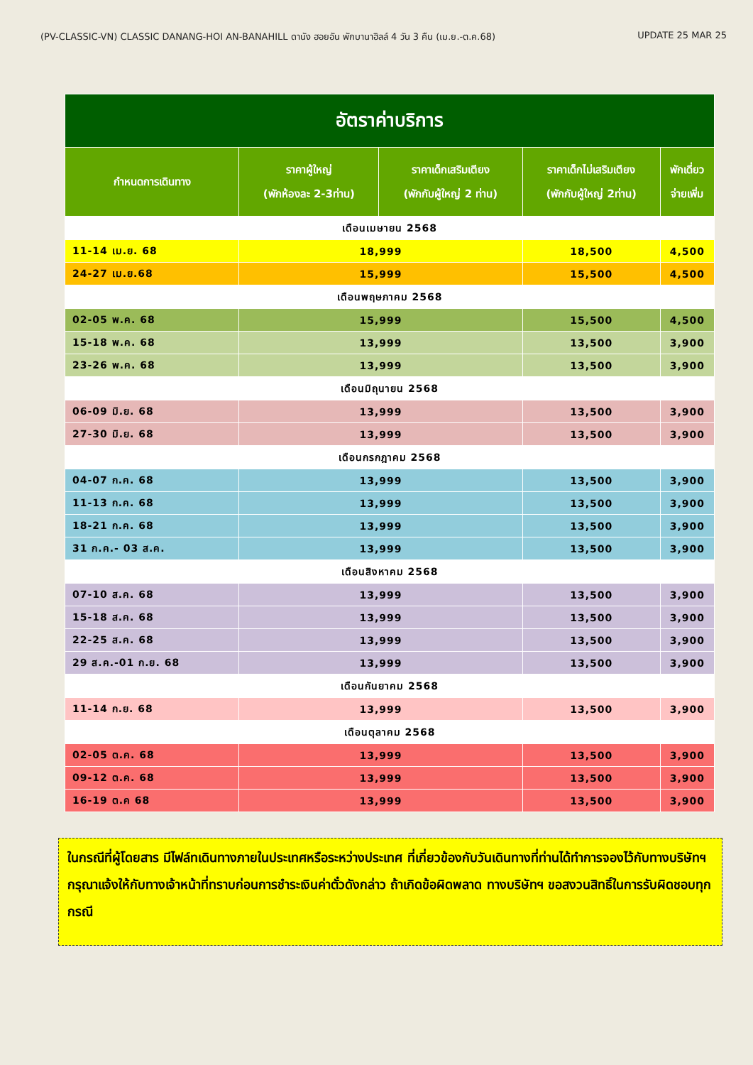(PV-CLASSIC-VN) CLASSIC DANANG-HOI AN-BANAHILL ดานัง ฮอยอัน พักบานาฮิลล์ 4 วัน 3 คืน (เม.ย.-ต.ค.68) UPDATE 25 MAR 25
| อัตราค่าบริการ | | | | |
| --- | --- | --- | --- | --- |
| กำหนดการเดินทาง | ราคาผู้ใหญ่ (พักห้องละ 2-3ท่าน) | ราคาเด็กเสริมเตียง (พักกับผู้ใหญ่ 2 ท่าน) | ราคาเด็กไม่เสริมเตียง (พักกับผู้ใหญ่ 2ท่าน) | พักเดี่ยว จ่ายเพิ่ม |
| เดือนเมษายน 2568 | | | | |
| 11-14 เม.ย. 68 | 18,999 | | 18,500 | 4,500 |
| 24-27 เม.ย.68 | 15,999 | | 15,500 | 4,500 |
| เดือนพฤษภาคม 2568 | | | | |
| 02-05 พ.ค. 68 | 15,999 | | 15,500 | 4,500 |
| 15-18 พ.ค. 68 | 13,999 | | 13,500 | 3,900 |
| 23-26 พ.ค. 68 | 13,999 | | 13,500 | 3,900 |
| เดือนมิถุนายน 2568 | | | | |
| 06-09 มิ.ย. 68 | 13,999 | | 13,500 | 3,900 |
| 27-30 มิ.ย. 68 | 13,999 | | 13,500 | 3,900 |
| เดือนกรกฎาคม 2568 | | | | |
| 04-07 ก.ค. 68 | 13,999 | | 13,500 | 3,900 |
| 11-13 ก.ค. 68 | 13,999 | | 13,500 | 3,900 |
| 18-21 ก.ค. 68 | 13,999 | | 13,500 | 3,900 |
| 31 ก.ค.- 03 ส.ค. | 13,999 | | 13,500 | 3,900 |
| เดือนสิงหาคม 2568 | | | | |
| 07-10 ส.ค. 68 | 13,999 | | 13,500 | 3,900 |
| 15-18 ส.ค. 68 | 13,999 | | 13,500 | 3,900 |
| 22-25 ส.ค. 68 | 13,999 | | 13,500 | 3,900 |
| 29 ส.ค.-01 ก.ย. 68 | 13,999 | | 13,500 | 3,900 |
| เดือนกันยาคม 2568 | | | | |
| 11-14 ก.ย. 68 | 13,999 | | 13,500 | 3,900 |
| เดือนตุลาคม 2568 | | | | |
| 02-05 ต.ค. 68 | 13,999 | | 13,500 | 3,900 |
| 09-12 ต.ค. 68 | 13,999 | | 13,500 | 3,900 |
| 16-19 ต.ค 68 | 13,999 | | 13,500 | 3,900 |
ในกรณีที่ผู้โดยสาร มีไฟล์ทเดินทางภายในประเทศหรือระหว่างประเทศ ที่เกี่ยวข้องกับวันเดินทางที่ท่านได้ทำการจองไว้กับทางบริษัทฯกรุณาแจ้งให้กับทางเจ้าหน้าที่ทราบก่อนการชำระเงินค่าตั๋วดังกล่าว ถ้าเกิดข้อผิดพลาด ทางบริษัทฯ ขอสงวนสิทธิ์ในการรับผิดชอบทุกกรณี